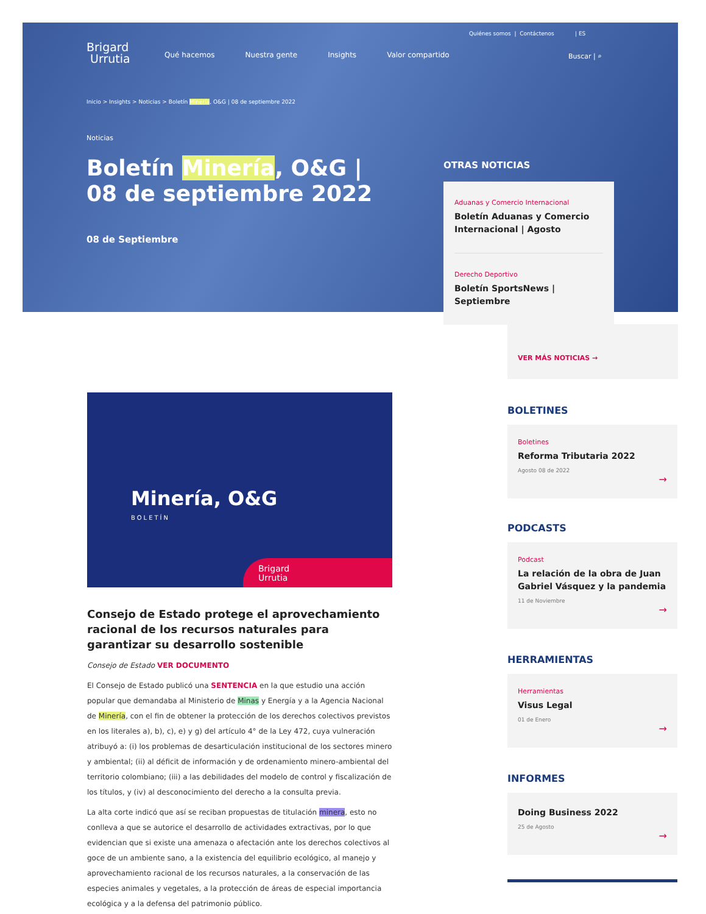Quiénes somos | Contáctenos | ES
Brigard
Urrutia
Qué hacemos Nuestra gente Insights Valor compartido
Buscar | ⌕
Inicio > Insights > Noticias > Boletín Minería, O&G | 08 de septiembre 2022
Noticias
Boletín Minería, O&G | 08 de septiembre 2022
08 de Septiembre
OTRAS NOTICIAS
Aduanas y Comercio Internacional
Boletín Aduanas y Comercio Internacional | Agosto
Derecho Deportivo
Boletín SportsNews | Septiembre
VER MÁS NOTICIAS →
BOLETINES
Boletines
Reforma Tributaria 2022
Agosto 08 de 2022
→
PODCASTS
Podcast
La relación de la obra de Juan Gabriel Vásquez y la pandemia
11 de Noviembre
→
HERRAMIENTAS
Herramientas
Visus Legal
01 de Enero
→
INFORMES
Doing Business 2022
25 de Agosto
→
Minería, O&G
BOLETÍN
Brigard
Urrutia
Consejo de Estado protege el aprovechamiento racional de los recursos naturales para garantizar su desarrollo sostenible
Consejo de Estado VER DOCUMENTO
El Consejo de Estado publicó una SENTENCIA en la que estudio una acción popular que demandaba al Ministerio de Minas y Energía y a la Agencia Nacional de Minería, con el fin de obtener la protección de los derechos colectivos previstos en los literales a), b), c), e) y g) del artículo 4° de la Ley 472, cuya vulneración atribuyó a: (i) los problemas de desarticulación institucional de los sectores minero y ambiental; (ii) al déficit de información y de ordenamiento minero-ambiental del territorio colombiano; (iii) a las debilidades del modelo de control y fiscalización de los títulos, y (iv) al desconocimiento del derecho a la consulta previa.
La alta corte indicó que así se reciban propuestas de titulación minera, esto no conlleva a que se autorice el desarrollo de actividades extractivas, por lo que evidencian que si existe una amenaza o afectación ante los derechos colectivos al goce de un ambiente sano, a la existencia del equilibrio ecológico, al manejo y aprovechamiento racional de los recursos naturales, a la conservación de las especies animales y vegetales, a la protección de áreas de especial importancia ecológica y a la defensa del patrimonio público.